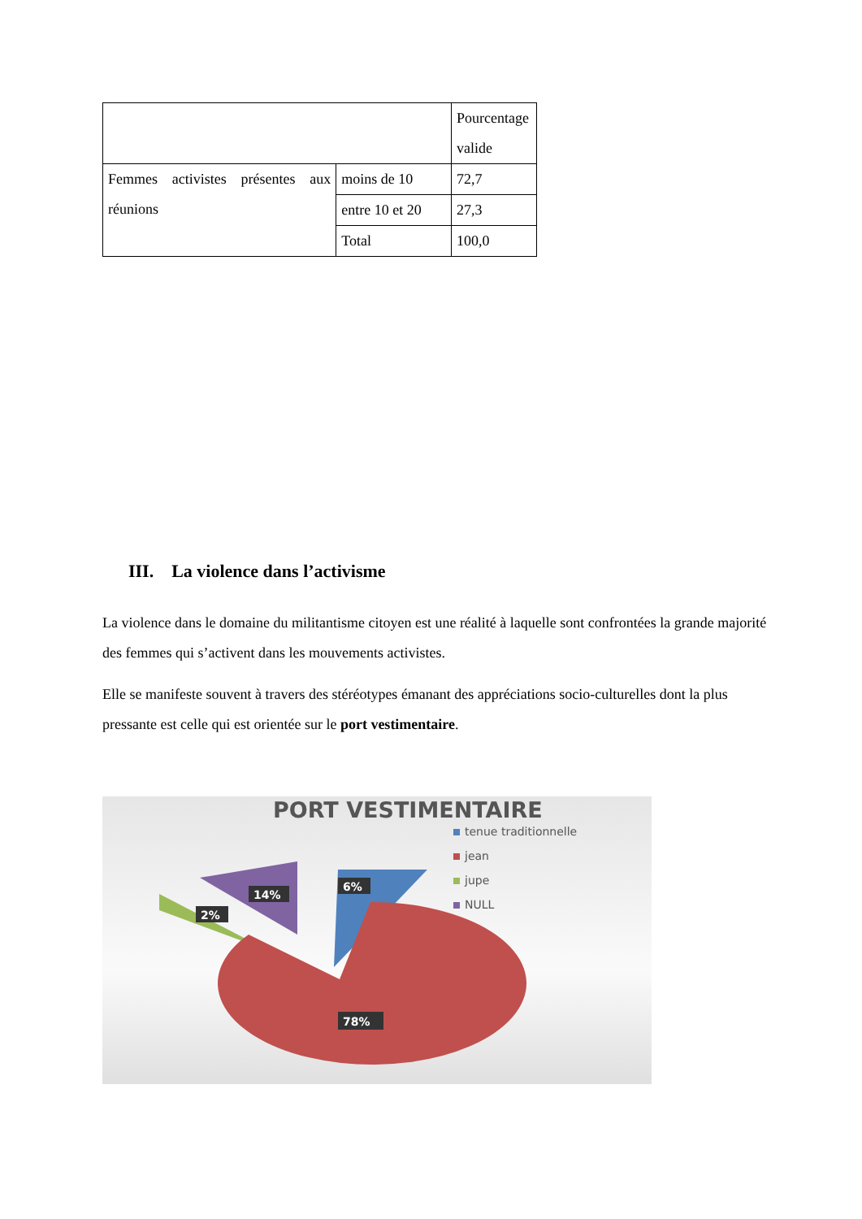| | | Pourcentage valide |
| Femmes activistes présentes aux réunions | moins de 10 | 72,7 |
| | entre 10 et 20 | 27,3 |
| | Total | 100,0 |
III. La violence dans l’activisme
La violence dans le domaine du militantisme citoyen est une réalité à laquelle sont confrontées la grande majorité des femmes qui s’activent dans les mouvements activistes.
Elle se manifeste souvent à travers des stéréotypes émanant des appréciations socio-culturelles dont la plus pressante est celle qui est orientée sur le port vestimentaire.
PORT VESTIMENTAIRE
tenue traditionnelle
jean
jupe
NULL
6%
14%
2%
78%